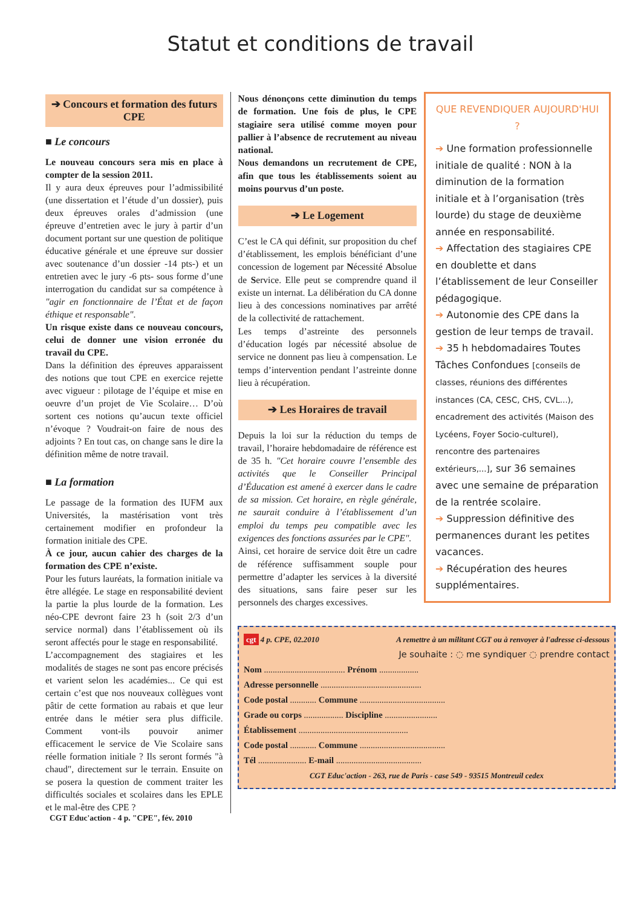Statut et conditions de travail
➔ Concours et formation des futurs CPE
■ Le concours
Le nouveau concours sera mis en place à compter de la session 2011.
Il y aura deux épreuves pour l’admissibilité (une dissertation et l’étude d’un dossier), puis deux épreuves orales d’admission (une épreuve d’entretien avec le jury à partir d’un document portant sur une question de politique éducative générale et une épreuve sur dossier avec soutenance d’un dossier -14 pts-) et un entretien avec le jury -6 pts- sous forme d’une interrogation du candidat sur sa compétence à "agir en fonctionnaire de l’État et de façon éthique et responsable".
Un risque existe dans ce nouveau concours, celui de donner une vision erronée du travail du CPE.
Dans la définition des épreuves apparaissent des notions que tout CPE en exercice rejette avec vigueur : pilotage de l’équipe et mise en oeuvre d’un projet de Vie Scolaire… D’où sortent ces notions qu’aucun texte officiel n’évoque ? Voudrait-on faire de nous des adjoints ? En tout cas, on change sans le dire la définition même de notre travail.
■ La formation
Le passage de la formation des IUFM aux Universités, la mastérisation vont très certainement modifier en profondeur la formation initiale des CPE.
À ce jour, aucun cahier des charges de la formation des CPE n’existe.
Pour les futurs lauréats, la formation initiale va être allégée. Le stage en responsabilité devient la partie la plus lourde de la formation. Les néo-CPE devront faire 23 h (soit 2/3 d’un service normal) dans l’établissement où ils seront affectés pour le stage en responsabilité.
L’accompagnement des stagiaires et les modalités de stages ne sont pas encore précisés et varient selon les académies... Ce qui est certain c’est que nos nouveaux collègues vont pâtir de cette formation au rabais et que leur entrée dans le métier sera plus difficile. Comment vont-ils pouvoir animer efficacement le service de Vie Scolaire sans réelle formation initiale ? Ils seront formés "à chaud", directement sur le terrain. Ensuite on se posera la question de comment traiter les difficultés sociales et scolaires dans les EPLE et le mal-être des CPE ?
Nous dénonçons cette diminution du temps de formation. Une fois de plus, le CPE stagiaire sera utilisé comme moyen pour pallier à l’absence de recrutement au niveau national.
Nous demandons un recrutement de CPE, afin que tous les établissements soient au moins pourvus d’un poste.
➔ Le Logement
C’est le CA qui définit, sur proposition du chef d’établissement, les emplois bénéficiant d’une concession de logement par Nécessité Absolue de Service. Elle peut se comprendre quand il existe un internat. La délibération du CA donne lieu à des concessions nominatives par arrêté de la collectivité de rattachement.
Les temps d’astreinte des personnels d’éducation logés par nécessité absolue de service ne donnent pas lieu à compensation. Le temps d’intervention pendant l’astreinte donne lieu à récupération.
➔ Les Horaires de travail
Depuis la loi sur la réduction du temps de travail, l’horaire hebdomadaire de référence est de 35 h. "Cet horaire couvre l’ensemble des activités que le Conseiller Principal d’Éducation est amené à exercer dans le cadre de sa mission. Cet horaire, en règle générale, ne saurait conduire à l’établissement d’un emploi du temps peu compatible avec les exigences des fonctions assurées par le CPE".
Ainsi, cet horaire de service doit être un cadre de référence suffisamment souple pour permettre d’adapter les services à la diversité des situations, sans faire peser sur les personnels des charges excessives.
QUE REVENDIQUER AUJOURD'HUI ?
➔ Une formation professionnelle initiale de qualité : NON à la diminution de la formation initiale et à l’organisation (très lourde) du stage de deuxième année en responsabilité.
➔ Affectation des stagiaires CPE en doublette et dans l’établissement de leur Conseiller pédagogique.
➔ Autonomie des CPE dans la gestion de leur temps de travail.
➔ 35 h hebdomadaires Toutes Tâches Confondues [conseils de classes, réunions des différentes instances (CA, CESC, CHS, CVL...), encadrement des activités (Maison des Lycéens, Foyer Socio-culturel), rencontre des partenaires extérieurs,...], sur 36 semaines avec une semaine de préparation de la rentrée scolaire.
➔ Suppression définitive des permanences durant les petites vacances.
➔ Récupération des heures supplémentaires.
cgt 4 p. CPE, 02.2010 A remettre à un militant CGT ou à renvoyer à l'adresse ci-dessous
Je souhaite : ◌ me syndiquer ◌ prendre contact
Nom ..................................... Prénom ..................
Adresse personnelle ..............................................
Code postal ............ Commune .......................................
Grade ou corps .................. Discipline ........................
Établissement ..................................................
Code postal ............ Commune .......................................
Tél ...................... E-mail .......................................
CGT Educ'action - 263, rue de Paris - case 549 - 93515 Montreuil cedex
CGT Educ'action - 4 p. "CPE", fév. 2010